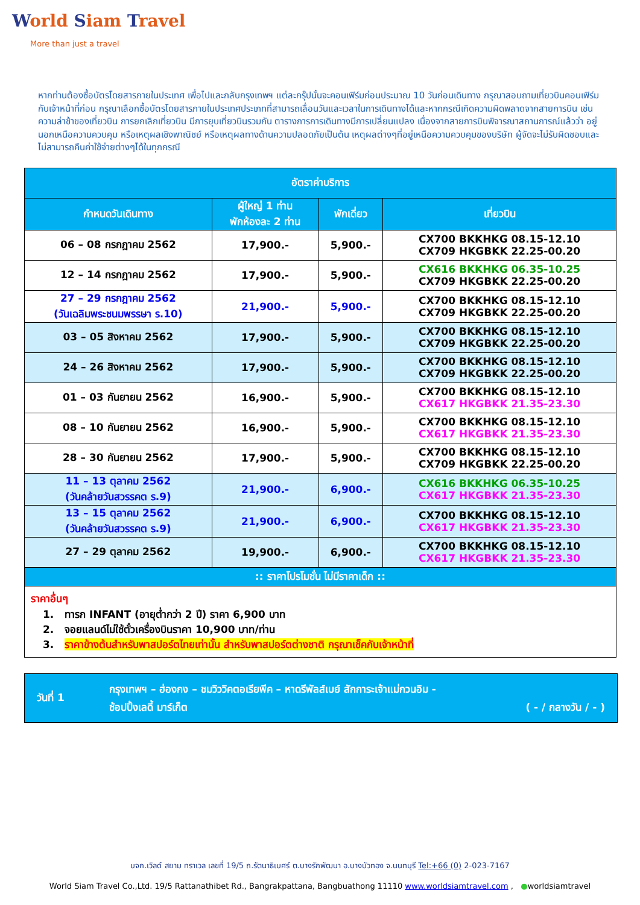World Siam Travel
More than just a travel
หากท่านต้องซื้อบัตรโดยสารภายในประเทศ เพื่อไปและกลับกรุงเทพฯ แต่ละกรุ๊ปนั้นจะคอนเฟิร์มก่อนประมาณ 10 วันก่อนเดินทาง กรุณาสอบถามเที่ยวบินคอนเฟิร์มกับเจ้าหน้าที่ก่อน กรุณาเลือกซื้อบัตรโดยสารภายในประเทศประเภทที่สามารถเลื่อนวันและเวลาในการเดินทางได้และหากกรณีเกิดความผิดพลาดจากสายการบิน เช่นความล่าช้าของเที่ยวบิน การยกเลิกเที่ยวบิน มีการยุบเที่ยวบินรวมกัน ตารางการการเดินทางมีการเปลี่ยนแปลง เนื่องจากสายการบินพิจารณาสถานการณ์แล้วว่า อยู่นอกเหนือความควบคุม หรือเหตุผลเชิงพาณิชย์ หรือเหตุผลทางด้านความปลอดภัยเป็นต้น เหตุผลต่างๆที่อยู่เหนือความควบคุมของบริษัท ผู้จัดจะไม่รับผิดชอบและไม่สามารถคืนค่าใช้จ่ายต่างๆได้ในทุกกรณี
| อัตราค่าบริการ | | | |
| --- | --- | --- | --- |
| กำหนดวันเดินทาง | ผู้ใหญ่ 1 ท่าน พักห้องละ 2 ท่าน | พักเดี่ยว | เที่ยวบิน |
| 06 – 08 กรกฎาคม 2562 | 17,900.- | 5,900.- | CX700 BKKHKG 08.15-12.10 CX709 HKGBKK 22.25-00.20 |
| 12 – 14 กรกฎาคม 2562 | 17,900.- | 5,900.- | CX616 BKKHKG 06.35-10.25 CX709 HKGBKK 22.25-00.20 |
| 27 – 29 กรกฎาคม 2562 (วันเฉลิมพระชนมพรรษา ร.10) | 21,900.- | 5,900.- | CX700 BKKHKG 08.15-12.10 CX709 HKGBKK 22.25-00.20 |
| 03 – 05 สิงหาคม 2562 | 17,900.- | 5,900.- | CX700 BKKHKG 08.15-12.10 CX709 HKGBKK 22.25-00.20 |
| 24 – 26 สิงหาคม 2562 | 17,900.- | 5,900.- | CX700 BKKHKG 08.15-12.10 CX709 HKGBKK 22.25-00.20 |
| 01 – 03 กันยายน 2562 | 16,900.- | 5,900.- | CX700 BKKHKG 08.15-12.10 CX617 HKGBKK 21.35-23.30 |
| 08 – 10 กันยายน 2562 | 16,900.- | 5,900.- | CX700 BKKHKG 08.15-12.10 CX617 HKGBKK 21.35-23.30 |
| 28 – 30 กันยายน 2562 | 17,900.- | 5,900.- | CX700 BKKHKG 08.15-12.10 CX709 HKGBKK 22.25-00.20 |
| 11 – 13 ตุลาคม 2562 (วันคล้ายวันสวรรคต ร.9) | 21,900.- | 6,900.- | CX616 BKKHKG 06.35-10.25 CX617 HKGBKK 21.35-23.30 |
| 13 – 15 ตุลาคม 2562 (วันคล้ายวันสวรรคต ร.9) | 21,900.- | 6,900.- | CX700 BKKHKG 08.15-12.10 CX617 HKGBKK 21.35-23.30 |
| 27 – 29 ตุลาคม 2562 | 19,900.- | 6,900.- | CX700 BKKHKG 08.15-12.10 CX617 HKGBKK 21.35-23.30 |
| :: ราคาโปรโมชั่น ไม่มีราคาเด็ก :: | | | |
| ราคาอื่นๆ 1. ทารก INFANT (อายุต่ำกว่า 2 ปี) ราคา 6,900 บาท 2. จอยแลนด์ไม่ใช้ตั๋วเครื่องบินราคา 10,900 บาท/ท่าน 3. ราคาข้างต้นสำหรับพาสปอร์ตไทยเท่านั้น สำหรับพาสปอร์ตต่างชาติ กรุณาเช็คกับเจ้าหน้าที่ | | | |
วันที่ 1
กรุงเทพฯ – ฮ่องกง – ชมวิววิคตอเรียพีค – หาดรีพัลส์เบย์ สักการะเจ้าแม่กวนอิม -
ช้อปปิ้งเลดี้ มาร์เก็ต ( - / กลางวัน / - )
บจก.เวิลด์ สยาม ทราเวล เลขที่ 19/5 ถ.รัตนาธิเบศร์ ต.บางรักพัฒนา อ.บางบัวทอง จ.นนทบุรี Tel:+66 (0) 2-023-7167
World Siam Travel Co.,Ltd. 19/5 Rattanathibet Rd., Bangrakpattana, Bangbuathong 11110 www.worldsiamtravel.com , ●worldsiamtravel